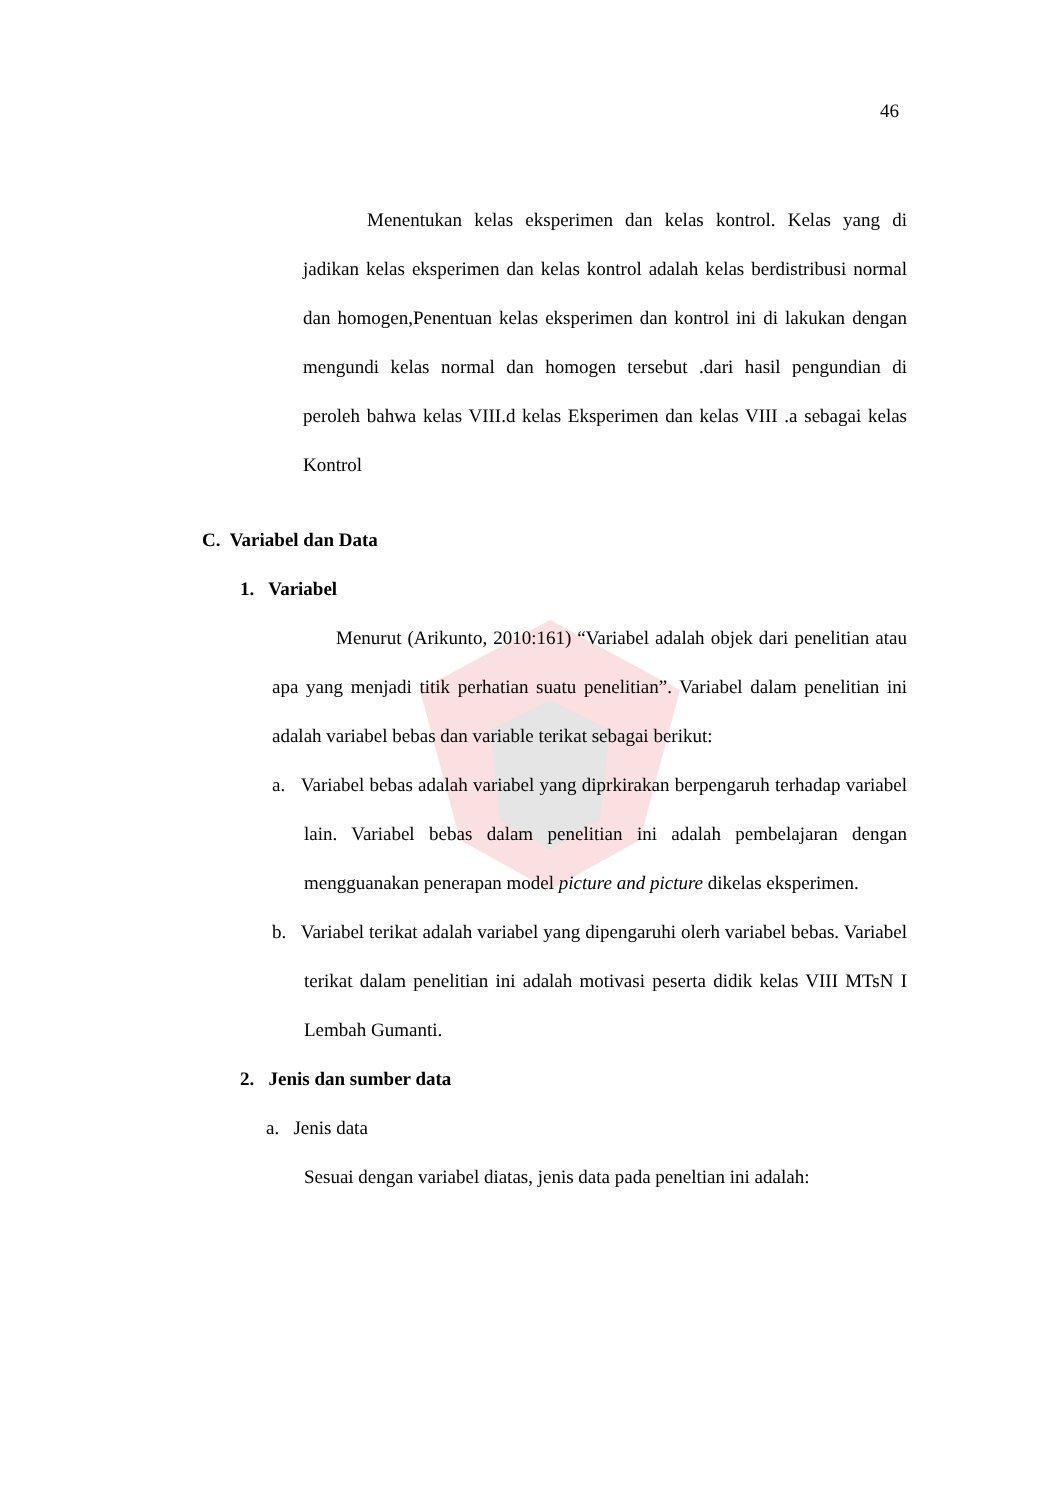46
Menentukan kelas eksperimen dan kelas kontrol. Kelas yang di jadikan kelas eksperimen dan kelas kontrol adalah kelas berdistribusi normal dan homogen,Penentuan kelas eksperimen dan kontrol ini di lakukan dengan mengundi kelas normal dan homogen tersebut .dari hasil pengundian di peroleh bahwa kelas VIII.d kelas Eksperimen dan kelas VIII .a sebagai kelas Kontrol
C. Variabel dan Data
1. Variabel
Menurut (Arikunto, 2010:161) “Variabel adalah objek dari penelitian atau apa yang menjadi titik perhatian suatu penelitian”. Variabel dalam penelitian ini adalah variabel bebas dan variable terikat sebagai berikut:
a. Variabel bebas adalah variabel yang diprkirakan berpengaruh terhadap variabel lain. Variabel bebas dalam penelitian ini adalah pembelajaran dengan mengguanakan penerapan model picture and picture dikelas eksperimen.
b. Variabel terikat adalah variabel yang dipengaruhi olerh variabel bebas. Variabel terikat dalam penelitian ini adalah motivasi peserta didik kelas VIII MTsN I Lembah Gumanti.
2. Jenis dan sumber data
a. Jenis data
Sesuai dengan variabel diatas, jenis data pada peneltian ini adalah: